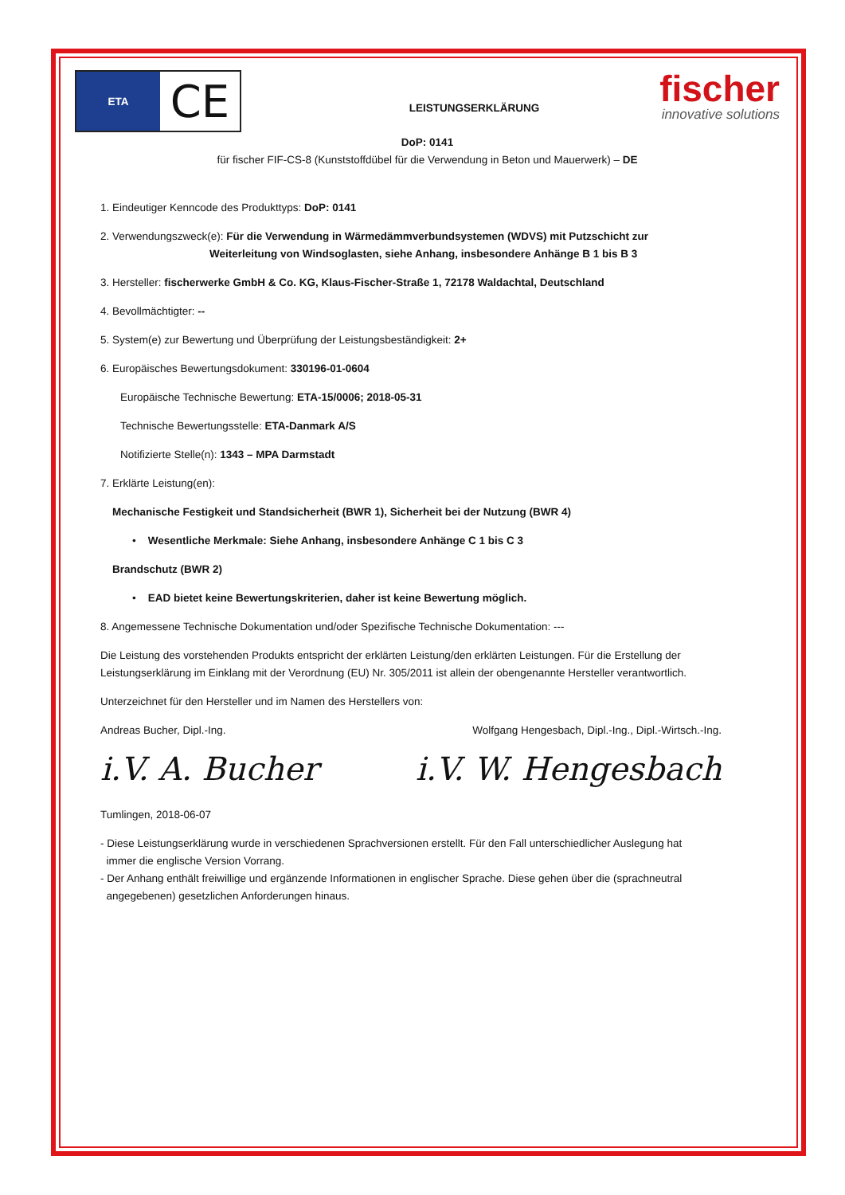ETA
CE
LEISTUNGSERKLÄRUNG
fischer
innovative solutions
DoP: 0141
für fischer FIF-CS-8 (Kunststoffdübel für die Verwendung in Beton und Mauerwerk) – DE
1. Eindeutiger Kenncode des Produkttyps: DoP: 0141
2. Verwendungszweck(e): Für die Verwendung in Wärmedämmverbundsystemen (WDVS) mit Putzschicht zur
Weiterleitung von Windsoglasten, siehe Anhang, insbesondere Anhänge B 1 bis B 3
3. Hersteller: fischerwerke GmbH & Co. KG, Klaus-Fischer-Straße 1, 72178 Waldachtal, Deutschland
4. Bevollmächtigter: --
5. System(e) zur Bewertung und Überprüfung der Leistungsbeständigkeit: 2+
6. Europäisches Bewertungsdokument: 330196-01-0604
Europäische Technische Bewertung: ETA-15/0006; 2018-05-31
Technische Bewertungsstelle: ETA-Danmark A/S
Notifizierte Stelle(n): 1343 – MPA Darmstadt
7. Erklärte Leistung(en):
Mechanische Festigkeit und Standsicherheit (BWR 1), Sicherheit bei der Nutzung (BWR 4)
• Wesentliche Merkmale: Siehe Anhang, insbesondere Anhänge C 1 bis C 3
Brandschutz (BWR 2)
• EAD bietet keine Bewertungskriterien, daher ist keine Bewertung möglich.
8. Angemessene Technische Dokumentation und/oder Spezifische Technische Dokumentation: ---
Die Leistung des vorstehenden Produkts entspricht der erklärten Leistung/den erklärten Leistungen. Für die Erstellung der Leistungserklärung im Einklang mit der Verordnung (EU) Nr. 305/2011 ist allein der obengenannte Hersteller verantwortlich.
Unterzeichnet für den Hersteller und im Namen des Herstellers von:
Andreas Bucher, Dipl.-Ing. Wolfgang Hengesbach, Dipl.-Ing., Dipl.-Wirtsch.-Ing.
i.V. A. Bucher i.V. W. Hengesbach
Tumlingen, 2018-06-07
- Diese Leistungserklärung wurde in verschiedenen Sprachversionen erstellt. Für den Fall unterschiedlicher Auslegung hat
immer die englische Version Vorrang.
- Der Anhang enthält freiwillige und ergänzende Informationen in englischer Sprache. Diese gehen über die (sprachneutral
angegebenen) gesetzlichen Anforderungen hinaus.